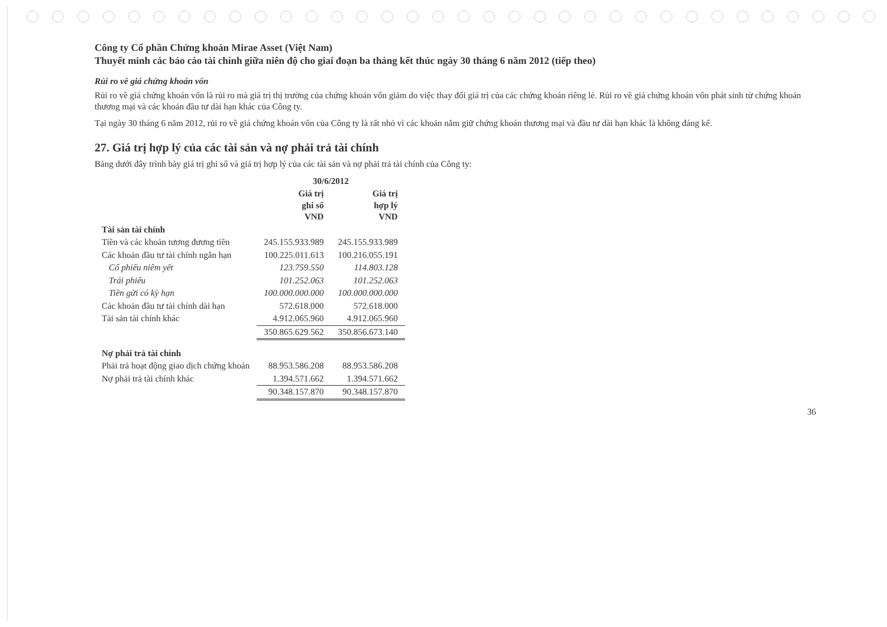Công ty Cổ phần Chứng khoán Mirae Asset (Việt Nam)
Thuyết minh các báo cáo tài chính giữa niên độ cho giai đoạn ba tháng kết thúc ngày 30 tháng 6 năm 2012 (tiếp theo)
Rủi ro về giá chứng khoán vốn
Rủi ro về giá chứng khoán vốn là rủi ro mà giá trị thị trường của chứng khoán vốn giảm do việc thay đổi giá trị của các chứng khoán riêng lẻ. Rủi ro về giá chứng khoán vốn phát sinh từ chứng khoán thương mại và các khoản đầu tư dài hạn khác của Công ty.
Tại ngày 30 tháng 6 năm 2012, rủi ro về giá chứng khoán vốn của Công ty là rất nhỏ vì các khoản nắm giữ chứng khoán thương mại và đầu tư dài hạn khác là không đáng kể.
27. Giá trị hợp lý của các tài sản và nợ phải trả tài chính
Bảng dưới đây trình bày giá trị ghi sổ và giá trị hợp lý của các tài sản và nợ phải trả tài chính của Công ty:
| | 30/6/2012 | |
| --- | --- | --- |
| | Giá trị ghi sổ VND | Giá trị hợp lý VND |
| Tài sản tài chính | | |
| Tiền và các khoản tương đương tiền | 245.155.933.989 | 245.155.933.989 |
| Các khoản đầu tư tài chính ngắn hạn | 100.225.011.613 | 100.216.055.191 |
| Cổ phiếu niêm yết | 123.759.550 | 114.803.128 |
| Trái phiếu | 101.252.063 | 101.252.063 |
| Tiền gửi có kỳ hạn | 100.000.000.000 | 100.000.000.000 |
| Các khoản đầu tư tài chính dài hạn | 572.618.000 | 572.618.000 |
| Tài sản tài chính khác | 4.912.065.960 | 4.912.065.960 |
| | 350.865.629.562 | 350.856.673.140 |
| Nợ phải trả tài chính | | |
| Phải trả hoạt động giao dịch chứng khoán | 88.953.586.208 | 88.953.586.208 |
| Nợ phải trả tài chính khác | 1.394.571.662 | 1.394.571.662 |
| | 90.348.157.870 | 90.348.157.870 |
36